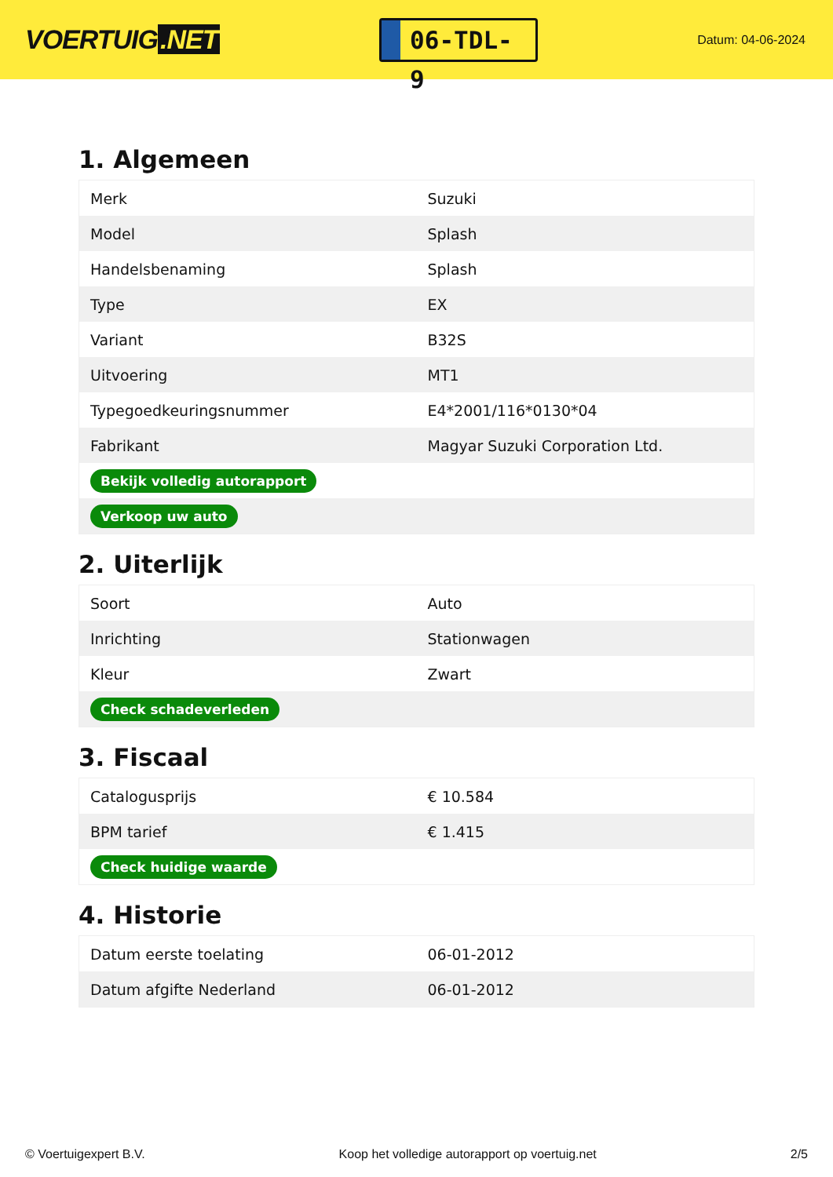VOERTUIG.NET
06-TDL-9
Datum: 04-06-2024
1. Algemeen
| Merk | Suzuki |
| Model | Splash |
| Handelsbenaming | Splash |
| Type | EX |
| Variant | B32S |
| Uitvoering | MT1 |
| Typegoedkeuringsnummer | E4*2001/116*0130*04 |
| Fabrikant | Magyar Suzuki Corporation Ltd. |
| Bekijk volledig autorapport | |
| Verkoop uw auto | |
2. Uiterlijk
| Soort | Auto |
| Inrichting | Stationwagen |
| Kleur | Zwart |
| Check schadeverleden | |
3. Fiscaal
| Catalogusprijs | € 10.584 |
| BPM tarief | € 1.415 |
| Check huidige waarde | |
4. Historie
| Datum eerste toelating | 06-01-2012 |
| Datum afgifte Nederland | 06-01-2012 |
© Voertuigexpert B.V. Koop het volledige autorapport op voertuig.net 2/5